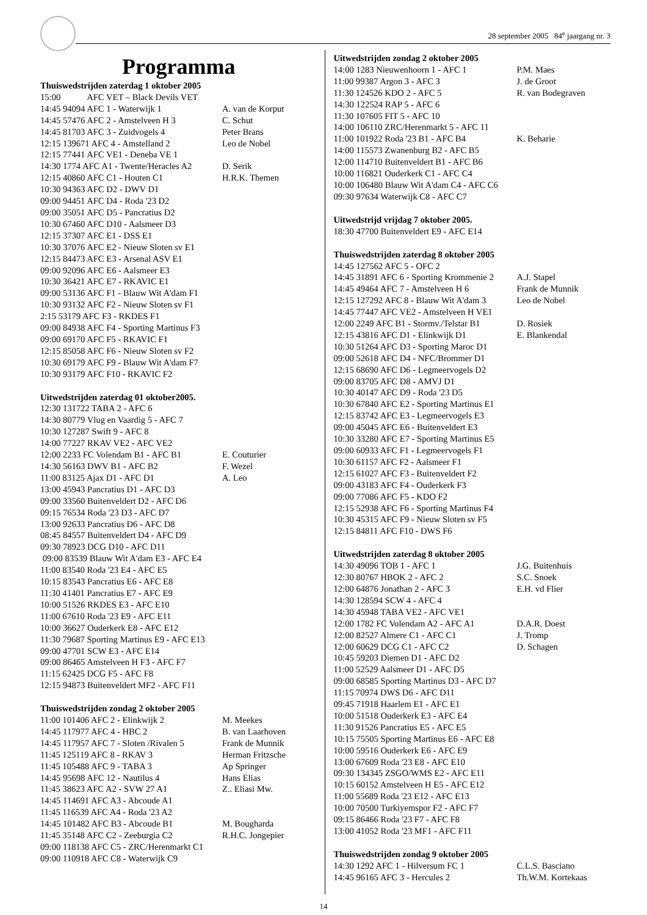28 september 2005 84<sup>e</sup> jaargang nr. 3
Programma
Thuiswedstrijden zaterdag 1 oktober 2005
15:00 AFC VET – Black Devils VET
14:45 94094 AFC 1 - Waterwijk 1 A. van de Korput
14:45 57476 AFC 2 - Amstelveen H 3 C. Schut
14:45 81703 AFC 3 - Zuidvogels 4 Peter Brans
12:15 139671 AFC 4 - Amstelland 2 Leo de Nobel
12:15 77441 AFC VE1 - Deneba VE 1
14:30 1774 AFC A1 - Twente/Heracles A2 D. Serik
12:15 40860 AFC C1 - Houten C1 H.R.K. Themen
10:30 94363 AFC D2 - DWV D1
09:00 94451 AFC D4 - Roda '23 D2
09:00 35051 AFC D5 - Pancratius D2
10:30 67460 AFC D10 - Aalsmeer D3
12:15 37307 AFC E1 - DSS E1
10:30 37076 AFC E2 - Nieuw Sloten sv E1
12:15 84473 AFC E3 - Arsenal ASV E1
09:00 92096 AFC E6 - Aalsmeer E3
10:30 36421 AFC E7 - RKAVIC E1
09:00 53136 AFC F1 - Blauw Wit A'dam F1
10:30 93132 AFC F2 - Nieuw Sloten sv F1
2:15 53179 AFC F3 - RKDES F1
09:00 84938 AFC F4 - Sporting Martinus F3
09:00 69170 AFC F5 - RKAVIC F1
12:15 85058 AFC F6 - Nieuw Sloten sv F2
10:30 69179 AFC F9 - Blauw Wit A'dam F7
10:30 93179 AFC F10 - RKAVIC F2
Uitwedstrijden zaterdag 01 oktober2005.
12:30 131722 TABA 2 - AFC 6
14:30 80779 Vlug en Vaardig 5 - AFC 7
10:30 127287 Swift 9 - AFC 8
14:00 77227 RKAV VE2 - AFC VE2
12:00 2233 FC Volendam B1 - AFC B1 E. Couturier
14:30 56163 DWV B1 - AFC B2 F. Wezel
11:00 83125 Ajax D1 - AFC D1 A. Leo
13:00 45943 Pancratius D1 - AFC D3
09:00 33560 Buitenveldert D2 - AFC D6
09:15 76534 Roda '23 D3 - AFC D7
13:00 92633 Pancratius D6 - AFC D8
08:45 84557 Buitenveldert D4 - AFC D9
09:30 78923 DCG D10 - AFC D11
09:00 83539 Blauw Wit A'dam E3 - AFC E4
11:00 83540 Roda '23 E4 - AFC E5
10:15 83543 Pancratius E6 - AFC E8
11:30 41401 Pancratius E7 - AFC E9
10:00 51526 RKDES E3 - AFC E10
11:00 67610 Roda '23 E9 - AFC E11
10:00 36627 Ouderkerk E8 - AFC E12
11:30 79687 Sporting Martinus E9 - AFC E13
09:00 47701 SCW E3 - AFC E14
09:00 86465 Amstelveen H F3 - AFC F7
11:15 62425 DCG F5 - AFC F8
12:15 94873 Buitenveldert MF2 - AFC F11
Thuiswedstrijden zondag 2 oktober 2005
11:00 101406 AFC 2 - Elinkwijk 2 M. Meekes
14:45 117977 AFC 4 - HBC 2 B. van Laarhoven
14:45 117957 AFC 7 - Sloten /Rivalen 5 Frank de Munnik
11:45 125119 AFC 8 - RKAV 3 Herman Fritzsche
11:45 105488 AFC 9 - TABA 3 Ap Springer
14:45 95698 AFC 12 - Nautilus 4 Hans Elias
11:45 38623 AFC A2 - SVW 27 A1 Z.. Eliasi Mw.
14:45 114691 AFC A3 - Abcoude A1
11:45 116539 AFC A4 - Roda '23 A2
14:45 101482 AFC B3 - Abcoude B1 M. Bougharda
11:45 35148 AFC C2 - Zeeburgia C2 R.H.C. Jongepier
09:00 118138 AFC C5 - ZRC/Herenmarkt C1
09:00 110918 AFC C8 - Waterwijk C9
Uitwedstrijden zondag 2 oktober 2005
14:00 1283 Nieuwenhoorn 1 - AFC 1 P.M. Maes
11:00 99387 Argon 3 - AFC 3 J. de Groot
11:30 124526 KDO 2 - AFC 5 R. van Bodegraven
14:30 122524 RAP 5 - AFC 6
11:30 107605 FIT 5 - AFC 10
14:00 106110 ZRC/Herenmarkt 5 - AFC 11
11:00 101922 Roda '23 B1 - AFC B4 K. Beharie
14:00 115573 Zwanenburg B2 - AFC B5
12:00 114710 Buitenveldert B1 - AFC B6
10:00 116821 Ouderkerk C1 - AFC C4
10:00 106480 Blauw Wit A'dam C4 - AFC C6
09:30 97634 Waterwijk C8 - AFC C7
Uitwedstrijd vrijdag 7 oktober 2005.
18:30 47700 Buitenveldert E9 - AFC E14
Thuiswedstrijden zaterdag 8 oktober 2005
14:45 127562 AFC 5 - OFC 2
14:45 31891 AFC 6 - Sporting Krommenie 2 A.J. Stapel
14:45 49464 AFC 7 - Amstelveen H 6 Frank de Munnik
12:15 127292 AFC 8 - Blauw Wit A'dam 3 Leo de Nobel
14:45 77447 AFC VE2 - Amstelveen H VE1
12:00 2249 AFC B1 - Stormv./Telstar B1 D. Rosiek
12:15 43816 AFC D1 - Elinkwijk D1 E. Blankendal
10:30 51264 AFC D3 - Sporting Maroc D1
09:00 52618 AFC D4 - NFC/Brommer D1
12:15 68690 AFC D6 - Legmeervogels D2
09:00 83705 AFC D8 - AMVJ D1
10:30 40147 AFC D9 - Roda '23 D5
10:30 67840 AFC E2 - Sporting Martinus E1
12:15 83742 AFC E3 - Legmeervogels E3
09:00 45045 AFC E6 - Buitenveldert E3
10:30 33280 AFC E7 - Sporting Martinus E5
09:00 60933 AFC F1 - Legmeervogels F1
10:30 61157 AFC F2 - Aalsmeer F1
12:15 61027 AFC F3 - Buitenveldert F2
09:00 43183 AFC F4 - Ouderkerk F3
09:00 77086 AFC F5 - KDO F2
12:15 52938 AFC F6 - Sporting Martinus F4
10:30 45315 AFC F9 - Nieuw Sloten sv F5
12:15 84811 AFC F10 - DWS F6
Uitwedstrijden zaterdag 8 oktober 2005
14:30 49096 TOB 1 - AFC 1 J.G. Buitenhuis
12:30 80767 HBOK 2 - AFC 2 S.C. Snoek
12:00 64876 Jonathan 2 - AFC 3 E.H. vd Flier
14:30 128594 SCW 4 - AFC 4
14:30 45948 TABA VE2 - AFC VE1
12:00 1782 FC Volendam A2 - AFC A1 D.A.R. Doest
12:00 82527 Almere C1 - AFC C1 J. Tromp
12:00 60629 DCG C1 - AFC C2 D. Schagen
10:45 59203 Diemen D1 - AFC D2
11:00 52529 Aalsmeer D1 - AFC D5
09:00 68585 Sporting Martinus D3 - AFC D7
11:15 70974 DWS D6 - AFC D11
09:45 71918 Haarlem E1 - AFC E1
10:00 51518 Ouderkerk E3 - AFC E4
11:30 91526 Pancratius E5 - AFC E5
10:15 75505 Sporting Martinus E6 - AFC E8
10:00 59516 Ouderkerk E6 - AFC E9
13:00 67609 Roda '23 E8 - AFC E10
09:30 134345 ZSGO/WMS E2 - AFC E11
10:15 60152 Amstelveen H E5 - AFC E12
11:00 55689 Roda '23 E12 - AFC E13
10:00 70500 Turkiyemspor F2 - AFC F7
09:15 86466 Roda '23 F7 - AFC F8
13:00 41052 Roda '23 MF1 - AFC F11
Thuiswedstrijden zondag 9 oktober 2005
14:30 1292 AFC 1 - Hilversum FC 1 C.L.S. Basciano
14:45 96165 AFC 3 - Hercules 2 Th.W.M. Kortekaas
14